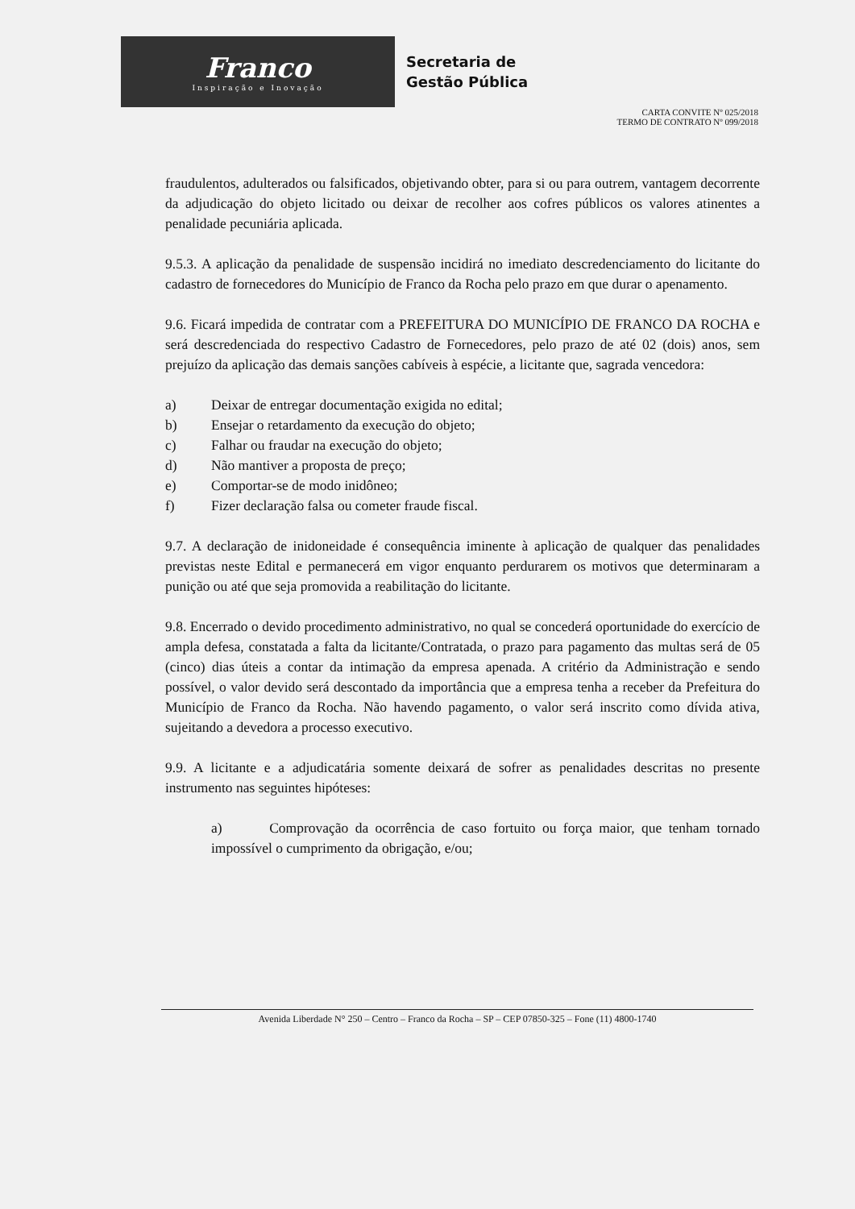Franco
Inspiração e Inovação
Secretaria de
Gestão Pública
CARTA CONVITE Nº 025/2018
TERMO DE CONTRATO Nº 099/2018
fraudulentos, adulterados ou falsificados, objetivando obter, para si ou para outrem, vantagem decorrente da adjudicação do objeto licitado ou deixar de recolher aos cofres públicos os valores atinentes a penalidade pecuniária aplicada.
9.5.3. A aplicação da penalidade de suspensão incidirá no imediato descredenciamento do licitante do cadastro de fornecedores do Município de Franco da Rocha pelo prazo em que durar o apenamento.
9.6. Ficará impedida de contratar com a PREFEITURA DO MUNICÍPIO DE FRANCO DA ROCHA e será descredenciada do respectivo Cadastro de Fornecedores, pelo prazo de até 02 (dois) anos, sem prejuízo da aplicação das demais sanções cabíveis à espécie, a licitante que, sagrada vencedora:
a) Deixar de entregar documentação exigida no edital;
b) Ensejar o retardamento da execução do objeto;
c) Falhar ou fraudar na execução do objeto;
d) Não mantiver a proposta de preço;
e) Comportar-se de modo inidôneo;
f) Fizer declaração falsa ou cometer fraude fiscal.
9.7. A declaração de inidoneidade é consequência iminente à aplicação de qualquer das penalidades previstas neste Edital e permanecerá em vigor enquanto perdurarem os motivos que determinaram a punição ou até que seja promovida a reabilitação do licitante.
9.8. Encerrado o devido procedimento administrativo, no qual se concederá oportunidade do exercício de ampla defesa, constatada a falta da licitante/Contratada, o prazo para pagamento das multas será de 05 (cinco) dias úteis a contar da intimação da empresa apenada. A critério da Administração e sendo possível, o valor devido será descontado da importância que a empresa tenha a receber da Prefeitura do Município de Franco da Rocha. Não havendo pagamento, o valor será inscrito como dívida ativa, sujeitando a devedora a processo executivo.
9.9. A licitante e a adjudicatária somente deixará de sofrer as penalidades descritas no presente instrumento nas seguintes hipóteses:
a) Comprovação da ocorrência de caso fortuito ou força maior, que tenham tornado impossível o cumprimento da obrigação, e/ou;
Avenida Liberdade N° 250 – Centro – Franco da Rocha – SP – CEP 07850-325 – Fone (11) 4800-1740